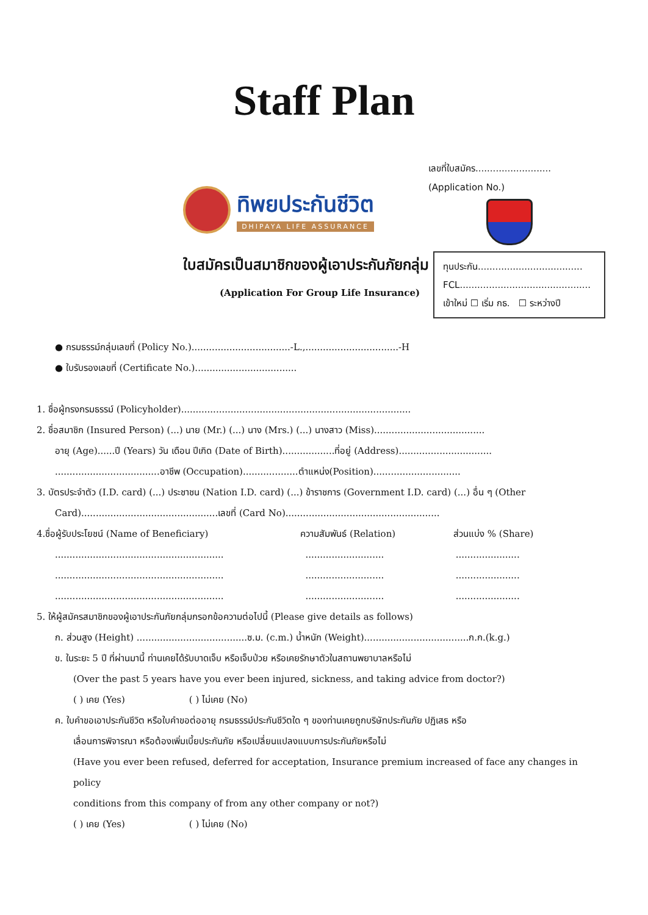Staff Plan
ทิพยประกันชีวิต
DHIPAYA LIFE ASSURANCE
เลขที่ใบสมัคร..........................
(Application No.)
ใบสมัครเป็นสมาชิกของผู้เอาประกันภัยกลุ่ม
(Application For Group Life Insurance)
ทุนประกัน....................................
FCL.............................................
เข้าใหม่ ☐ เริ่ม กธ. ☐ ระหว่างปี
● กรมธรรม์กลุ่มเลขที่ (Policy No.)..................................-L.,................................-H
● ใบรับรองเลขที่ (Certificate No.)...................................
1. ชื่อผู้ทรงกรมธรรม์ (Policyholder)...............................................................................
2. ชื่อสมาชิก (Insured Person) (...) นาย (Mr.) (...) นาง (Mrs.) (...) นางสาว (Miss)......................................
อายุ (Age)......ปี (Years) วัน เดือน ปีเกิด (Date of Birth)..................ที่อยู่ (Address)................................
....................................อาชีพ (Occupation)...................ตำแหน่ง(Position)..............................
3. บัตรประจำตัว (I.D. card) (...) ประชาชน (Nation I.D. card) (...) ข้าราชการ (Government I.D. card) (...) อื่น ๆ (Other
Card)...............................................เลขที่ (Card No).....................................................
4. ชื่อผู้รับประโยชน์ (Name of Beneficiary) ความสัมพันธ์ (Relation) ส่วนแบ่ง % (Share)
...........................................................................................................
...........................................................................................................
...........................................................................................................
5. ให้ผู้สมัครสมาชิกของผู้เอาประกันภัยกลุ่มกรอกข้อความต่อไปนี้ (Please give details as follows)
ก. ส่วนสูง (Height) ......................................ซ.ม. (c.m.) น้ำหนัก (Weight)....................................ก.ก.(k.g.)
ข. ในระยะ 5 ปี ที่ผ่านมานี้ ท่านเคยได้รับบาดเจ็บ หรือเจ็บป่วย หรือเคยรักษาตัวในสถานพยาบาลหรือไม่
(Over the past 5 years have you ever been injured, sickness, and taking advice from doctor?)
( ) เคย (Yes) ( ) ไม่เคย (No)
ค. ใบคำขอเอาประกันชีวิต หรือใบคำขอต่ออายุ กรมธรรม์ประกันชีวิตใด ๆ ของท่านเคยถูกบริษัทประกันภัย ปฏิเสธ หรือ
เลื่อนการพิจารณา หรือต้องเพิ่มเบี้ยประกันภัย หรือเปลี่ยนแปลงแบบการประกันภัยหรือไม่
(Have you ever been refused, deferred for acceptation, Insurance premium increased of face any changes in policy
conditions from this company of from any other company or not?)
( ) เคย (Yes) ( ) ไม่เคย (No)